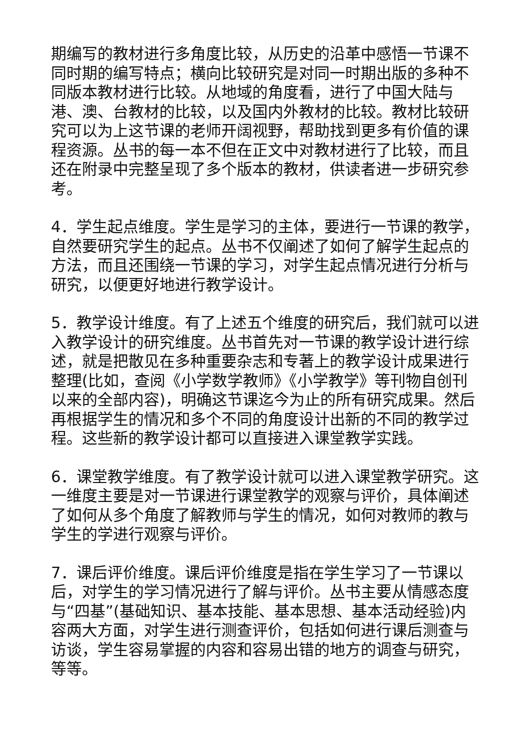期编写的教材进行多角度比较，从历史的沿革中感悟一节课不同时期的编写特点；横向比较研究是对同一时期出版的多种不同版本教材进行比较。从地域的角度看，进行了中国大陆与港、澳、台教材的比较，以及国内外教材的比较。教材比较研究可以为上这节课的老师开阔视野，帮助找到更多有价值的课程资源。丛书的每一本不但在正文中对教材进行了比较，而且还在附录中完整呈现了多个版本的教材，供读者进一步研究参考。
4．学生起点维度。学生是学习的主体，要进行一节课的教学，自然要研究学生的起点。丛书不仅阐述了如何了解学生起点的方法，而且还围绕一节课的学习，对学生起点情况进行分析与研究，以便更好地进行教学设计。
5．教学设计维度。有了上述五个维度的研究后，我们就可以进入教学设计的研究维度。丛书首先对一节课的教学设计进行综述，就是把散见在多种重要杂志和专著上的教学设计成果进行整理(比如，查阅《小学数学教师》《小学教学》等刊物自创刊以来的全部内容)，明确这节课迄今为止的所有研究成果。然后再根据学生的情况和多个不同的角度设计出新的不同的教学过程。这些新的教学设计都可以直接进入课堂教学实践。
6．课堂教学维度。有了教学设计就可以进入课堂教学研究。这一维度主要是对一节课进行课堂教学的观察与评价，具体阐述了如何从多个角度了解教师与学生的情况，如何对教师的教与学生的学进行观察与评价。
7．课后评价维度。课后评价维度是指在学生学习了一节课以后，对学生的学习情况进行了解与评价。丛书主要从情感态度与“四基”(基础知识、基本技能、基本思想、基本活动经验)内容两大方面，对学生进行测查评价，包括如何进行课后测查与访谈，学生容易掌握的内容和容易出错的地方的调查与研究，等等。